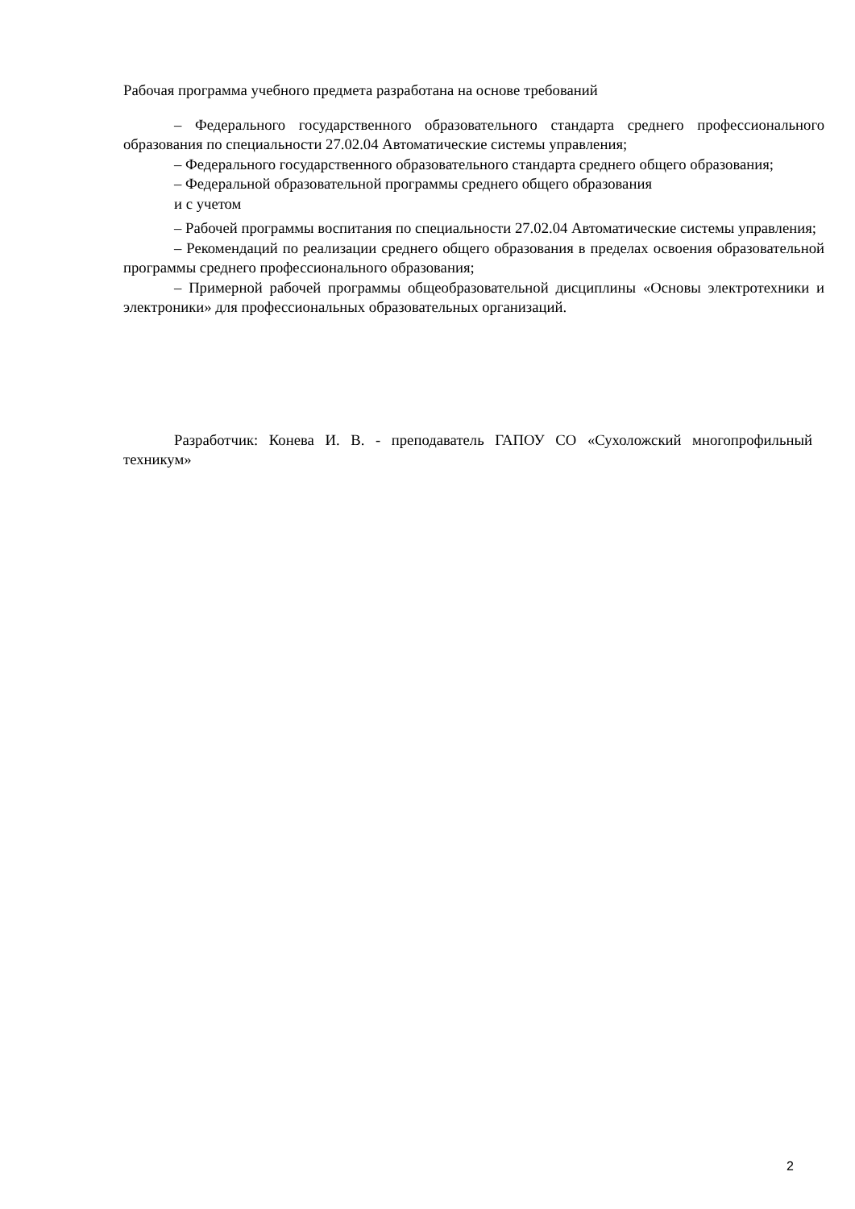Рабочая программа учебного предмета разработана на основе требований
– Федерального государственного образовательного стандарта среднего профессионального образования по специальности 27.02.04 Автоматические системы управления;
– Федерального государственного образовательного стандарта среднего общего образования;
– Федеральной образовательной программы среднего общего образования
и с учетом
– Рабочей программы воспитания по специальности 27.02.04 Автоматические системы управления;
– Рекомендаций по реализации среднего общего образования в пределах освоения образовательной программы среднего профессионального образования;
– Примерной рабочей программы общеобразовательной дисциплины «Основы электротехники и электроники» для профессиональных образовательных организаций.
Разработчик: Конева И. В. - преподаватель ГАПОУ СО «Сухоложский многопрофильный техникум»
2